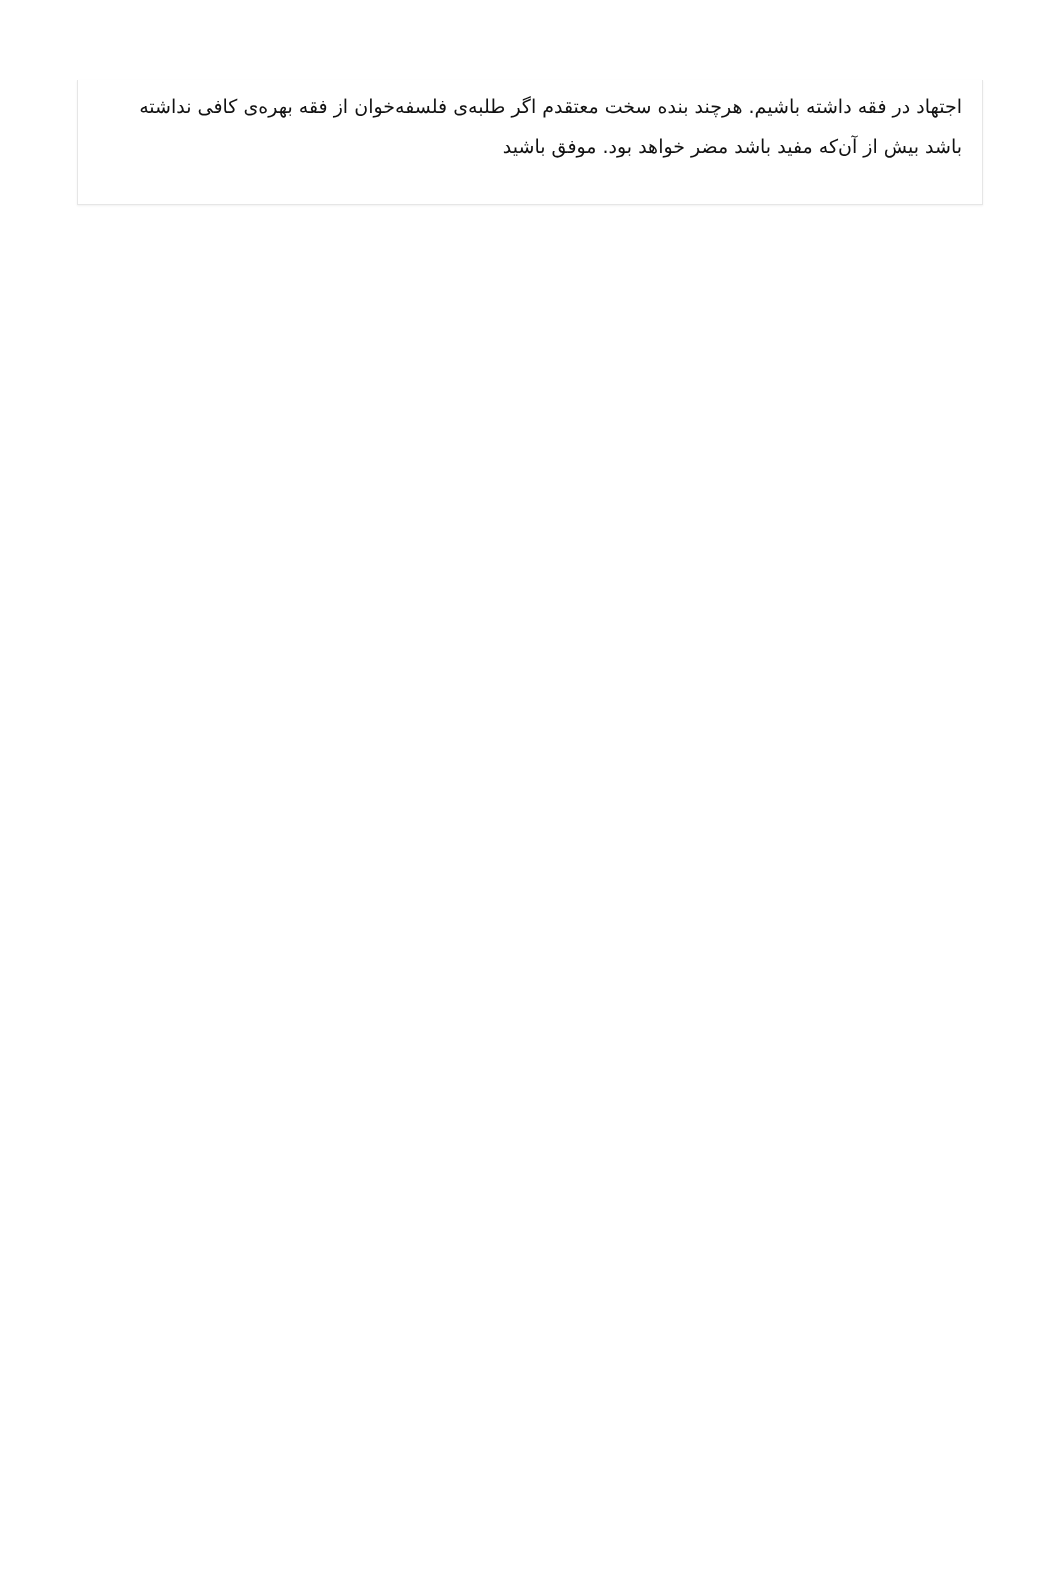اجتهاد در فقه داشته باشیم. هرچند بنده سخت معتقدم اگر طلبه‌ی فلسفه‌خوان از فقه بهره‌ی کافی نداشته باشد بیش از آن‌که مفید باشد مضر خواهد بود. موفق باشید